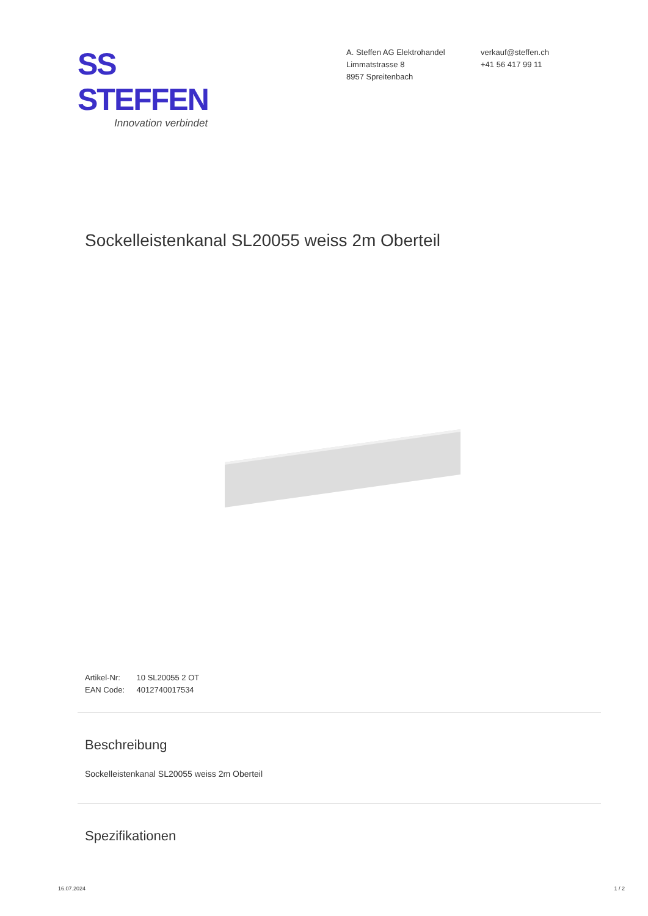SS STEFFEN
Innovation verbindet
A. Steffen AG Elektrohandel
Limmatstrasse 8
8957 Spreitenbach
verkauf@steffen.ch
+41 56 417 99 11
Sockelleistenkanal SL20055 weiss 2m Oberteil
Artikel-Nr: 10 SL20055 2 OT
EAN Code: 4012740017534
Beschreibung
Sockelleistenkanal SL20055 weiss 2m Oberteil
Spezifikationen
16.07.2024 1 / 2